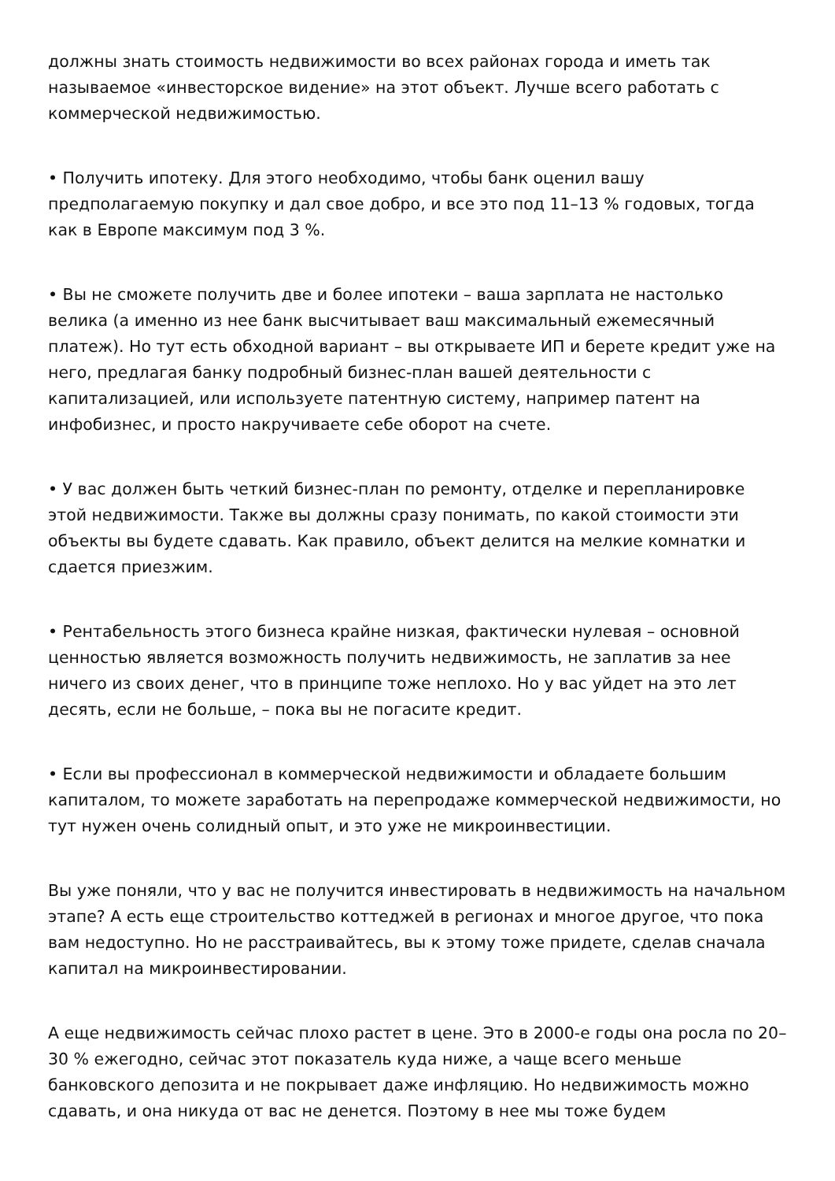должны знать стоимость недвижимости во всех районах города и иметь так называемое «инвесторское видение» на этот объект. Лучше всего работать с коммерческой недвижимостью.
• Получить ипотеку. Для этого необходимо, чтобы банк оценил вашу предполагаемую покупку и дал свое добро, и все это под 11–13 % годовых, тогда как в Европе максимум под 3 %.
• Вы не сможете получить две и более ипотеки – ваша зарплата не настолько велика (а именно из нее банк высчитывает ваш максимальный ежемесячный платеж). Но тут есть обходной вариант – вы открываете ИП и берете кредит уже на него, предлагая банку подробный бизнес-план вашей деятельности с капитализацией, или используете патентную систему, например патент на инфобизнес, и просто накручиваете себе оборот на счете.
• У вас должен быть четкий бизнес-план по ремонту, отделке и перепланировке этой недвижимости. Также вы должны сразу понимать, по какой стоимости эти объекты вы будете сдавать. Как правило, объект делится на мелкие комнатки и сдается приезжим.
• Рентабельность этого бизнеса крайне низкая, фактически нулевая – основной ценностью является возможность получить недвижимость, не заплатив за нее ничего из своих денег, что в принципе тоже неплохо. Но у вас уйдет на это лет десять, если не больше, – пока вы не погасите кредит.
• Если вы профессионал в коммерческой недвижимости и обладаете большим капиталом, то можете заработать на перепродаже коммерческой недвижимости, но тут нужен очень солидный опыт, и это уже не микроинвестиции.
Вы уже поняли, что у вас не получится инвестировать в недвижимость на начальном этапе? А есть еще строительство коттеджей в регионах и многое другое, что пока вам недоступно. Но не расстраивайтесь, вы к этому тоже придете, сделав сначала капитал на микроинвестировании.
А еще недвижимость сейчас плохо растет в цене. Это в 2000-е годы она росла по 20–30 % ежегодно, сейчас этот показатель куда ниже, а чаще всего меньше банковского депозита и не покрывает даже инфляцию. Но недвижимость можно сдавать, и она никуда от вас не денется. Поэтому в нее мы тоже будем